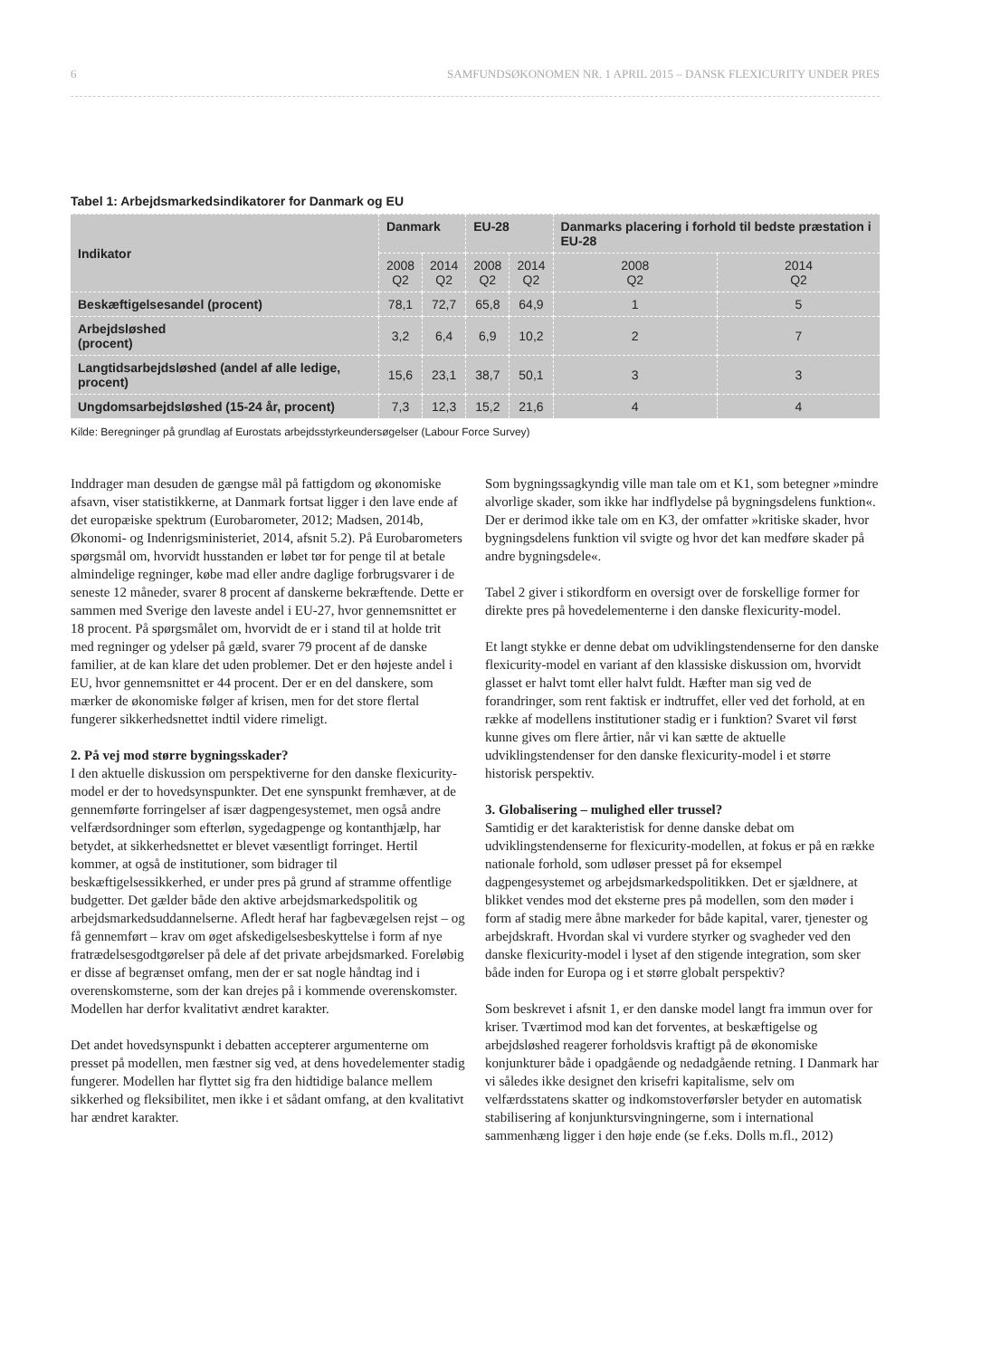6 SAMFUNDSØKONOMEN NR. 1 APRIL 2015 – DANSK FLEXICURITY UNDER PRES
Tabel 1: Arbejdsmarkedsindikatorer for Danmark og EU
| Indikator | Danmark | | EU-28 | | Danmarks placering i forhold til bedste præstation i EU-28 | |
| --- | --- | --- | --- | --- | --- | --- |
| | 2008 Q2 | 2014 Q2 | 2008 Q2 | 2014 Q2 | 2008 Q2 | 2014 Q2 |
| Beskæftigelsesandel (procent) | 78,1 | 72,7 | 65,8 | 64,9 | 1 | 5 |
| Arbejdsløshed (procent) | 3,2 | 6,4 | 6,9 | 10,2 | 2 | 7 |
| Langtidsarbejdsløshed (andel af alle ledige, procent) | 15,6 | 23,1 | 38,7 | 50,1 | 3 | 3 |
| Ungdomsarbejdsløshed (15-24 år, procent) | 7,3 | 12,3 | 15,2 | 21,6 | 4 | 4 |
Kilde: Beregninger på grundlag af Eurostats arbejdsstyrkeundersøgelser (Labour Force Survey)
Inddrager man desuden de gængse mål på fattigdom og økonomiske afsavn, viser statistikkerne, at Danmark fortsat ligger i den lave ende af det europæiske spektrum (Eurobarometer, 2012; Madsen, 2014b, Økonomi- og Indenrigsministeriet, 2014, afsnit 5.2). På Eurobarometers spørgsmål om, hvorvidt husstanden er løbet tør for penge til at betale almindelige regninger, købe mad eller andre daglige forbrugsvarer i de seneste 12 måneder, svarer 8 procent af danskerne bekræftende. Dette er sammen med Sverige den laveste andel i EU-27, hvor gennemsnittet er 18 procent. På spørgsmålet om, hvorvidt de er i stand til at holde trit med regninger og ydelser på gæld, svarer 79 procent af de danske familier, at de kan klare det uden problemer. Det er den højeste andel i EU, hvor gennemsnittet er 44 procent. Der er en del danskere, som mærker de økonomiske følger af krisen, men for det store flertal fungerer sikkerhedsnettet indtil videre rimeligt.
2. På vej mod større bygningsskader?
I den aktuelle diskussion om perspektiverne for den danske flexicurity-model er der to hovedsynspunkter. Det ene synspunkt fremhæver, at de gennemførte forringelser af især dagpengesystemet, men også andre velfærdsordninger som efterløn, sygedagpenge og kontanthjælp, har betydet, at sikkerhedsnettet er blevet væsentligt forringet. Hertil kommer, at også de institutioner, som bidrager til beskæftigelsessikkerhed, er under pres på grund af stramme offentlige budgetter. Det gælder både den aktive arbejdsmarkedspolitik og arbejdsmarkedsuddannelserne. Afledt heraf har fagbevægelsen rejst – og få gennemført – krav om øget afskedigelsesbeskyttelse i form af nye fratrædelsesgodtgørelser på dele af det private arbejdsmarked. Foreløbig er disse af begrænset omfang, men der er sat nogle håndtag ind i overenskomsterne, som der kan drejes på i kommende overenskomster. Modellen har derfor kvalitativt ændret karakter.
Det andet hovedsynspunkt i debatten accepterer argumenterne om presset på modellen, men fæstner sig ved, at dens hovedelementer stadig fungerer. Modellen har flyttet sig fra den hidtidige balance mellem sikkerhed og fleksibilitet, men ikke i et sådant omfang, at den kvalitativt har ændret karakter.
Som bygningssagkyndig ville man tale om et K1, som betegner »mindre alvorlige skader, som ikke har indflydelse på bygningsdelens funktion«. Der er derimod ikke tale om en K3, der omfatter »kritiske skader, hvor bygningsdelens funktion vil svigte og hvor det kan medføre skader på andre bygningsdele«.
Tabel 2 giver i stikordform en oversigt over de forskellige former for direkte pres på hovedelementerne i den danske flexicurity-model.
Et langt stykke er denne debat om udviklingstendenserne for den danske flexicurity-model en variant af den klassiske diskussion om, hvorvidt glasset er halvt tomt eller halvt fuldt. Hæfter man sig ved de forandringer, som rent faktisk er indtruffet, eller ved det forhold, at en række af modellens institutioner stadig er i funktion? Svaret vil først kunne gives om flere årtier, når vi kan sætte de aktuelle udviklingstendenser for den danske flexicurity-model i et større historisk perspektiv.
3. Globalisering – mulighed eller trussel?
Samtidig er det karakteristisk for denne danske debat om udviklingstendenserne for flexicurity-modellen, at fokus er på en række nationale forhold, som udløser presset på for eksempel dagpengesystemet og arbejdsmarkedspolitikken. Det er sjældnere, at blikket vendes mod det eksterne pres på modellen, som den møder i form af stadig mere åbne markeder for både kapital, varer, tjenester og arbejdskraft. Hvordan skal vi vurdere styrker og svagheder ved den danske flexicurity-model i lyset af den stigende integration, som sker både inden for Europa og i et større globalt perspektiv?
Som beskrevet i afsnit 1, er den danske model langt fra immun over for kriser. Tværtimod mod kan det forventes, at beskæftigelse og arbejdsløshed reagerer forholdsvis kraftigt på de økonomiske konjunkturer både i opadgående og nedadgående retning. I Danmark har vi således ikke designet den krisefri kapitalisme, selv om velfærdsstatens skatter og indkomstoverførsler betyder en automatisk stabilisering af konjunktursvingningerne, som i international sammenhæng ligger i den høje ende (se f.eks. Dolls m.fl., 2012)